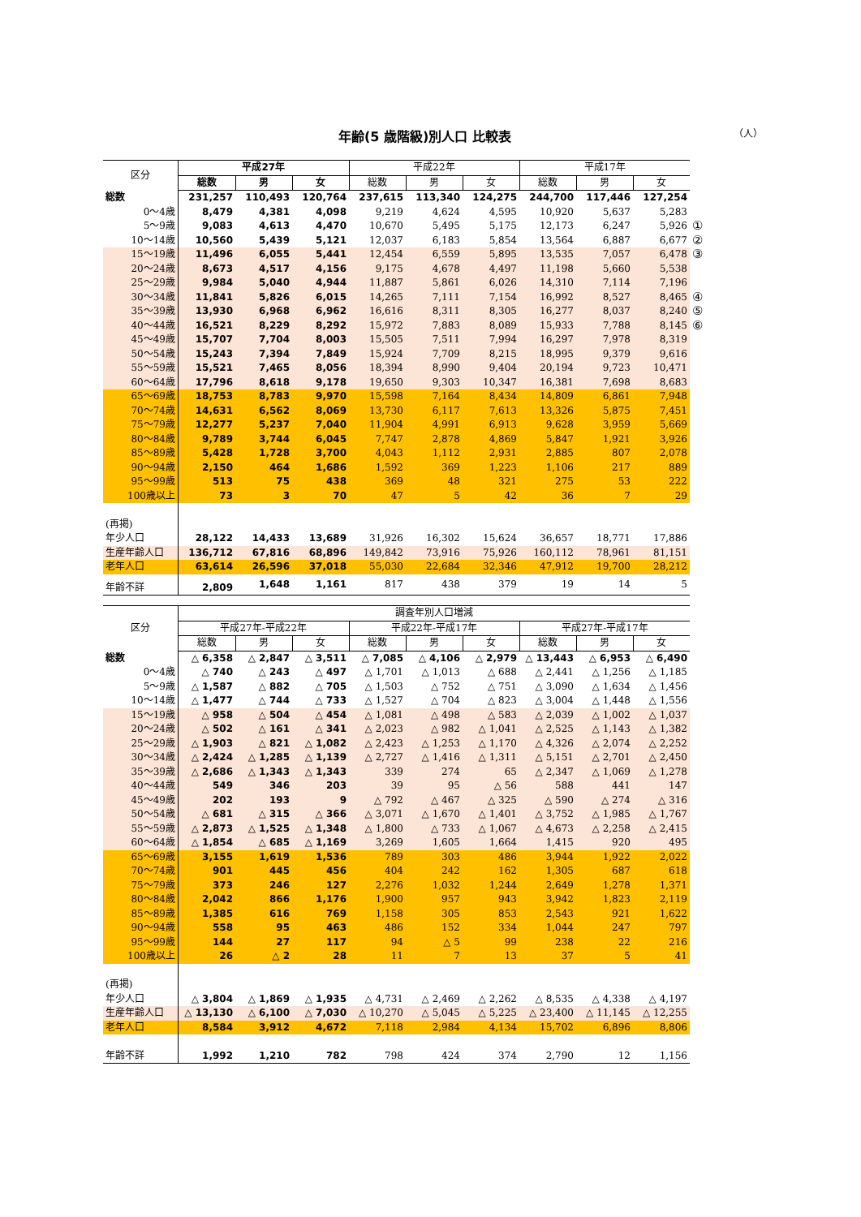年齢(5 歳階級)別人口 比較表
（人）
| 区分 | 平成27年 | | | 平成22年 | | | 平成17年 | | | |
| --- | --- | --- | --- | --- | --- | --- | --- | --- | --- | --- |
| | 総数 | 男 | 女 | 総数 | 男 | 女 | 総数 | 男 | 女 | |
| 総数 | 231,257 | 110,493 | 120,764 | 237,615 | 113,340 | 124,275 | 244,700 | 117,446 | 127,254 | |
| 0～4歳 | 8,479 | 4,381 | 4,098 | 9,219 | 4,624 | 4,595 | 10,920 | 5,637 | 5,283 | |
| 5～9歳 | 9,083 | 4,613 | 4,470 | 10,670 | 5,495 | 5,175 | 12,173 | 6,247 | 5,926 | ① |
| 10～14歳 | 10,560 | 5,439 | 5,121 | 12,037 | 6,183 | 5,854 | 13,564 | 6,887 | 6,677 | ② |
| 15～19歳 | 11,496 | 6,055 | 5,441 | 12,454 | 6,559 | 5,895 | 13,535 | 7,057 | 6,478 | ③ |
| 20～24歳 | 8,673 | 4,517 | 4,156 | 9,175 | 4,678 | 4,497 | 11,198 | 5,660 | 5,538 | |
| 25～29歳 | 9,984 | 5,040 | 4,944 | 11,887 | 5,861 | 6,026 | 14,310 | 7,114 | 7,196 | |
| 30～34歳 | 11,841 | 5,826 | 6,015 | 14,265 | 7,111 | 7,154 | 16,992 | 8,527 | 8,465 | ④ |
| 35～39歳 | 13,930 | 6,968 | 6,962 | 16,616 | 8,311 | 8,305 | 16,277 | 8,037 | 8,240 | ⑤ |
| 40～44歳 | 16,521 | 8,229 | 8,292 | 15,972 | 7,883 | 8,089 | 15,933 | 7,788 | 8,145 | ⑥ |
| 45～49歳 | 15,707 | 7,704 | 8,003 | 15,505 | 7,511 | 7,994 | 16,297 | 7,978 | 8,319 | |
| 50～54歳 | 15,243 | 7,394 | 7,849 | 15,924 | 7,709 | 8,215 | 18,995 | 9,379 | 9,616 | |
| 55～59歳 | 15,521 | 7,465 | 8,056 | 18,394 | 8,990 | 9,404 | 20,194 | 9,723 | 10,471 | |
| 60～64歳 | 17,796 | 8,618 | 9,178 | 19,650 | 9,303 | 10,347 | 16,381 | 7,698 | 8,683 | |
| 65～69歳 | 18,753 | 8,783 | 9,970 | 15,598 | 7,164 | 8,434 | 14,809 | 6,861 | 7,948 | |
| 70～74歳 | 14,631 | 6,562 | 8,069 | 13,730 | 6,117 | 7,613 | 13,326 | 5,875 | 7,451 | |
| 75～79歳 | 12,277 | 5,237 | 7,040 | 11,904 | 4,991 | 6,913 | 9,628 | 3,959 | 5,669 | |
| 80～84歳 | 9,789 | 3,744 | 6,045 | 7,747 | 2,878 | 4,869 | 5,847 | 1,921 | 3,926 | |
| 85～89歳 | 5,428 | 1,728 | 3,700 | 4,043 | 1,112 | 2,931 | 2,885 | 807 | 2,078 | |
| 90～94歳 | 2,150 | 464 | 1,686 | 1,592 | 369 | 1,223 | 1,106 | 217 | 889 | |
| 95～99歳 | 513 | 75 | 438 | 369 | 48 | 321 | 275 | 53 | 222 | |
| 100歳以上 | 73 | 3 | 70 | 47 | 5 | 42 | 36 | 7 | 29 | |
| (再掲) | | | | | | | | | | |
| 年少人口 | 28,122 | 14,433 | 13,689 | 31,926 | 16,302 | 15,624 | 36,657 | 18,771 | 17,886 | |
| 生産年齢人口 | 136,712 | 67,816 | 68,896 | 149,842 | 73,916 | 75,926 | 160,112 | 78,961 | 81,151 | |
| 老年人口 | 63,614 | 26,596 | 37,018 | 55,030 | 22,684 | 32,346 | 47,912 | 19,700 | 28,212 | |
| 年齢不詳 | 2,809 | 1,648 | 1,161 | 817 | 438 | 379 | 19 | 14 | 5 | |
| 区分 | 調査年別人口増減 | | | | | | | | |
| --- | --- | --- | --- | --- | --- | --- | --- | --- | --- |
| | 平成27年-平成22年 | | | 平成22年-平成17年 | | | 平成27年-平成17年 | | |
| | 総数 | 男 | 女 | 総数 | 男 | 女 | 総数 | 男 | 女 |
| 総数 | △ 6,358 | △ 2,847 | △ 3,511 | △ 7,085 | △ 4,106 | △ 2,979 | △ 13,443 | △ 6,953 | △ 6,490 |
| 0～4歳 | △ 740 | △ 243 | △ 497 | △ 1,701 | △ 1,013 | △ 688 | △ 2,441 | △ 1,256 | △ 1,185 |
| 5～9歳 | △ 1,587 | △ 882 | △ 705 | △ 1,503 | △ 752 | △ 751 | △ 3,090 | △ 1,634 | △ 1,456 |
| 10～14歳 | △ 1,477 | △ 744 | △ 733 | △ 1,527 | △ 704 | △ 823 | △ 3,004 | △ 1,448 | △ 1,556 |
| 15～19歳 | △ 958 | △ 504 | △ 454 | △ 1,081 | △ 498 | △ 583 | △ 2,039 | △ 1,002 | △ 1,037 |
| 20～24歳 | △ 502 | △ 161 | △ 341 | △ 2,023 | △ 982 | △ 1,041 | △ 2,525 | △ 1,143 | △ 1,382 |
| 25～29歳 | △ 1,903 | △ 821 | △ 1,082 | △ 2,423 | △ 1,253 | △ 1,170 | △ 4,326 | △ 2,074 | △ 2,252 |
| 30～34歳 | △ 2,424 | △ 1,285 | △ 1,139 | △ 2,727 | △ 1,416 | △ 1,311 | △ 5,151 | △ 2,701 | △ 2,450 |
| 35～39歳 | △ 2,686 | △ 1,343 | △ 1,343 | 339 | 274 | 65 | △ 2,347 | △ 1,069 | △ 1,278 |
| 40～44歳 | 549 | 346 | 203 | 39 | 95 | △ 56 | 588 | 441 | 147 |
| 45～49歳 | 202 | 193 | 9 | △ 792 | △ 467 | △ 325 | △ 590 | △ 274 | △ 316 |
| 50～54歳 | △ 681 | △ 315 | △ 366 | △ 3,071 | △ 1,670 | △ 1,401 | △ 3,752 | △ 1,985 | △ 1,767 |
| 55～59歳 | △ 2,873 | △ 1,525 | △ 1,348 | △ 1,800 | △ 733 | △ 1,067 | △ 4,673 | △ 2,258 | △ 2,415 |
| 60～64歳 | △ 1,854 | △ 685 | △ 1,169 | 3,269 | 1,605 | 1,664 | 1,415 | 920 | 495 |
| 65～69歳 | 3,155 | 1,619 | 1,536 | 789 | 303 | 486 | 3,944 | 1,922 | 2,022 |
| 70～74歳 | 901 | 445 | 456 | 404 | 242 | 162 | 1,305 | 687 | 618 |
| 75～79歳 | 373 | 246 | 127 | 2,276 | 1,032 | 1,244 | 2,649 | 1,278 | 1,371 |
| 80～84歳 | 2,042 | 866 | 1,176 | 1,900 | 957 | 943 | 3,942 | 1,823 | 2,119 |
| 85～89歳 | 1,385 | 616 | 769 | 1,158 | 305 | 853 | 2,543 | 921 | 1,622 |
| 90～94歳 | 558 | 95 | 463 | 486 | 152 | 334 | 1,044 | 247 | 797 |
| 95～99歳 | 144 | 27 | 117 | 94 | △ 5 | 99 | 238 | 22 | 216 |
| 100歳以上 | 26 | △ 2 | 28 | 11 | 7 | 13 | 37 | 5 | 41 |
| (再掲) | | | | | | | | | |
| 年少人口 | △ 3,804 | △ 1,869 | △ 1,935 | △ 4,731 | △ 2,469 | △ 2,262 | △ 8,535 | △ 4,338 | △ 4,197 |
| 生産年齢人口 | △ 13,130 | △ 6,100 | △ 7,030 | △ 10,270 | △ 5,045 | △ 5,225 | △ 23,400 | △ 11,145 | △ 12,255 |
| 老年人口 | 8,584 | 3,912 | 4,672 | 7,118 | 2,984 | 4,134 | 15,702 | 6,896 | 8,806 |
| 年齢不詳 | 1,992 | 1,210 | 782 | 798 | 424 | 374 | 2,790 | 12 | 1,156 |